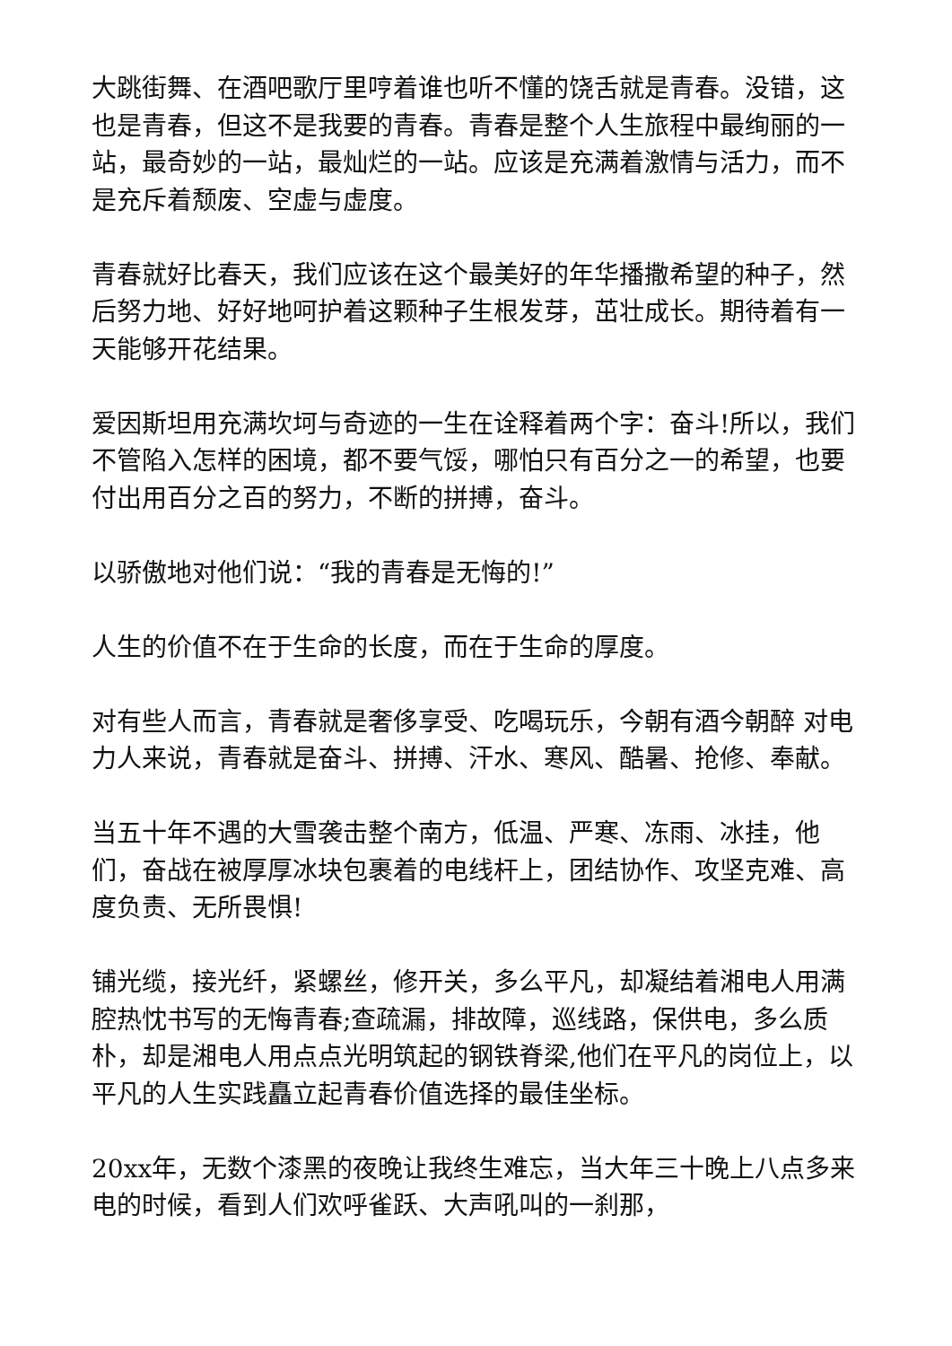大跳街舞、在酒吧歌厅里哼着谁也听不懂的饶舌就是青春。没错，这也是青春，但这不是我要的青春。青春是整个人生旅程中最绚丽的一站，最奇妙的一站，最灿烂的一站。应该是充满着激情与活力，而不是充斥着颓废、空虚与虚度。
青春就好比春天，我们应该在这个最美好的年华播撒希望的种子，然后努力地、好好地呵护着这颗种子生根发芽，茁壮成长。期待着有一天能够开花结果。
爱因斯坦用充满坎坷与奇迹的一生在诠释着两个字：奋斗!所以，我们不管陷入怎样的困境，都不要气馁，哪怕只有百分之一的希望，也要付出用百分之百的努力，不断的拼搏，奋斗。
以骄傲地对他们说：“我的青春是无悔的!”
人生的价值不在于生命的长度，而在于生命的厚度。
对有些人而言，青春就是奢侈享受、吃喝玩乐，今朝有酒今朝醉 对电力人来说，青春就是奋斗、拼搏、汗水、寒风、酷暑、抢修、奉献。
当五十年不遇的大雪袭击整个南方，低温、严寒、冻雨、冰挂，他们，奋战在被厚厚冰块包裹着的电线杆上，团结协作、攻坚克难、高度负责、无所畏惧!
铺光缆，接光纤，紧螺丝，修开关，多么平凡，却凝结着湘电人用满腔热忱书写的无悔青春;查疏漏，排故障，巡线路，保供电，多么质朴，却是湘电人用点点光明筑起的钢铁脊梁,他们在平凡的岗位上，以平凡的人生实践矗立起青春价值选择的最佳坐标。
20xx年，无数个漆黑的夜晚让我终生难忘，当大年三十晚上八点多来电的时候，看到人们欢呼雀跃、大声吼叫的一刹那，